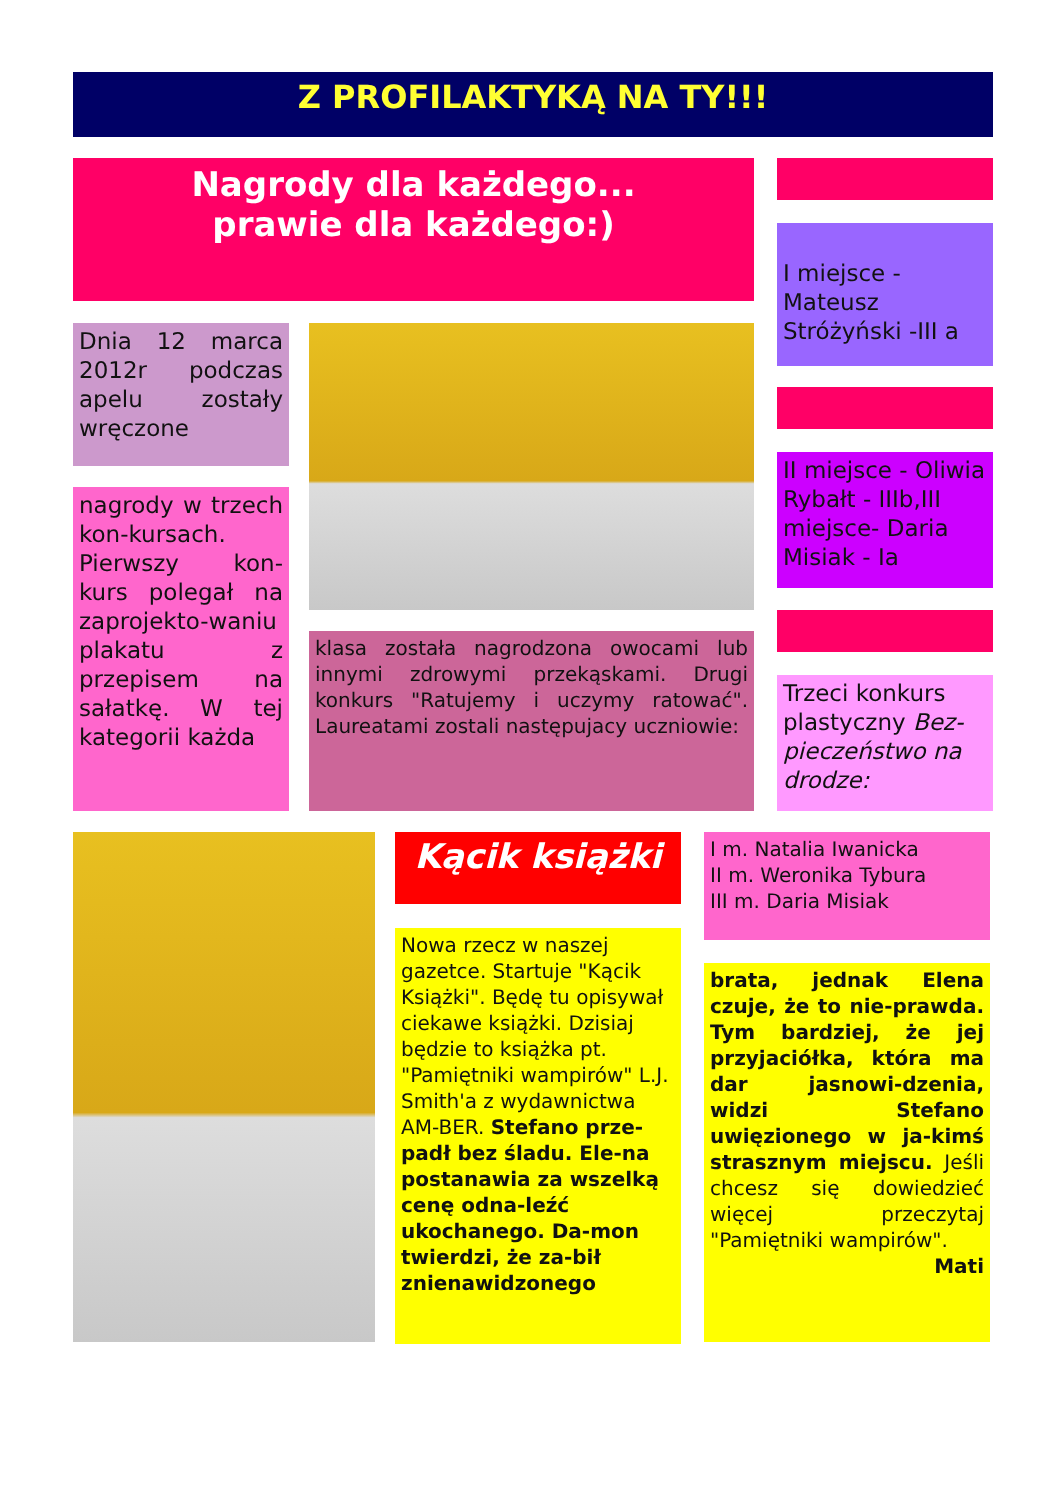Z PROFILAKTYKĄ NA TY!!!
Nagrody dla każdego...
prawie dla każdego:)
I miejsce - Mateusz Stróżyński -III a
Dnia 12 marca 2012r podczas apelu zostały wręczone
II miejsce - Oliwia Rybałt - IIIb,III miejsce- Daria Misiak - Ia
nagrody w trzech kon-kursach. Pierwszy kon-kurs polegał na zaprojekto-waniu plakatu z przepisem na sałatkę. W tej kategorii każda
klasa została nagrodzona owocami lub innymi zdrowymi przekąskami. Drugi konkurs "Ratujemy i uczymy ratować". Laureatami zostali następujacy uczniowie:
Trzeci konkurs plastyczny Bez-pieczeństwo na drodze:
Kącik książki
I m. Natalia Iwanicka
II m. Weronika Tybura
III m. Daria Misiak
Nowa rzecz w naszej gazetce. Startuje "Kącik Książki". Będę tu opisywał ciekawe książki. Dzisiaj będzie to książka pt. "Pamiętniki wampirów" L.J. Smith'a z wydawnictwa AM-BER. Stefano prze-padł bez śladu. Ele-na postanawia za wszelką cenę odna-leźć ukochanego. Da-mon twierdzi, że za-bił znienawidzonego
brata, jednak Elena czuje, że to nie-prawda. Tym bardziej, że jej przyjaciółka, która ma dar jasnowi-dzenia, widzi Stefano uwięzionego w ja-kimś strasznym miejscu. Jeśli chcesz się dowiedzieć więcej przeczytaj "Pamiętniki wampirów".
Mati